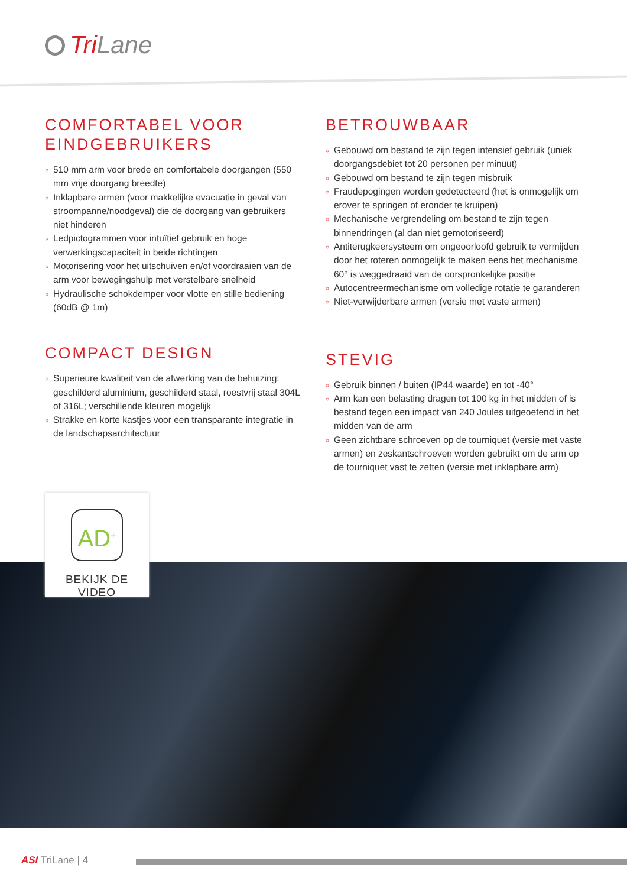Tri Lane
COMFORTABEL VOOR EINDGEBRUIKERS
○ 510 mm arm voor brede en comfortabele doorgangen (550 mm vrije doorgang breedte)
○ Inklapbare armen (voor makkelijke evacuatie in geval van stroompanne/noodgeval) die de doorgang van gebruikers niet hinderen
○ Ledpictogrammen voor intuïtief gebruik en hoge verwerkingscapaciteit in beide richtingen
○ Motorisering voor het uitschuiven en/of voordraaien van de arm voor bewegingshulp met verstelbare snelheid
○ Hydraulische schokdemper voor vlotte en stille bediening (60dB @ 1m)
COMPACT DESIGN
○ Superieure kwaliteit van de afwerking van de behuizing: geschilderd aluminium, geschilderd staal, roestvrij staal 304L of 316L; verschillende kleuren mogelijk
○ Strakke en korte kastjes voor een transparante integratie in de landschapsarchitectuur
BETROUWBAAR
○ Gebouwd om bestand te zijn tegen intensief gebruik (uniek doorgangsdebiet tot 20 personen per minuut)
○ Gebouwd om bestand te zijn tegen misbruik
○ Fraudepogingen worden gedetecteerd (het is onmogelijk om erover te springen of eronder te kruipen)
○ Mechanische vergrendeling om bestand te zijn tegen binnendringen (al dan niet gemotoriseerd)
○ Antiterugkeersysteem om ongeoorloofd gebruik te vermijden door het roteren onmogelijk te maken eens het mechanisme 60° is weggedraaid van de oorspronkelijke positie
○ Autocentreermechanisme om volledige rotatie te garanderen
○ Niet-verwijderbare armen (versie met vaste armen)
STEVIG
○ Gebruik binnen / buiten (IP44 waarde) en tot -40°
○ Arm kan een belasting dragen tot 100 kg in het midden of is bestand tegen een impact van 240 Joules uitgeoefend in het midden van de arm
○ Geen zichtbare schroeven op de tourniquet (versie met vaste armen) en zeskantschroeven worden gebruikt om de arm op de tourniquet vast te zetten (versie met inklapbare arm)
AD<sup>+</sup>
BEKIJK DE VIDEO
ASI TriLane | 4